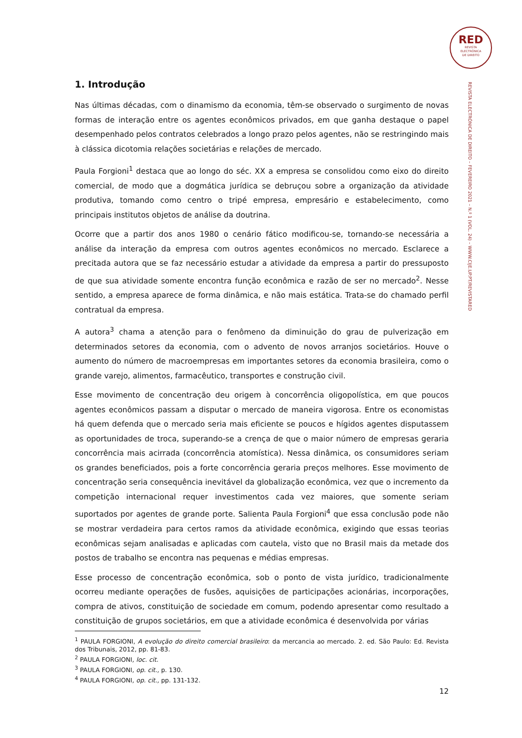RED
REVISTA
ELECTRÓNICA
DE DIREITO
REVISTA ELECTRÓNICA DE DIREITO – FEVEREIRO 2021 – N.º 1 (VOL. 24) – WWW.CIJE.UP.PT/REVISTARED
1. Introdução
Nas últimas décadas, com o dinamismo da economia, têm-se observado o surgimento de novas formas de interação entre os agentes econômicos privados, em que ganha destaque o papel desempenhado pelos contratos celebrados a longo prazo pelos agentes, não se restringindo mais à clássica dicotomia relações societárias e relações de mercado.
Paula Forgioni<sup>1</sup> destaca que ao longo do séc. XX a empresa se consolidou como eixo do direito comercial, de modo que a dogmática jurídica se debruçou sobre a organização da atividade produtiva, tomando como centro o tripé empresa, empresário e estabelecimento, como principais institutos objetos de análise da doutrina.
Ocorre que a partir dos anos 1980 o cenário fático modificou-se, tornando-se necessária a análise da interação da empresa com outros agentes econômicos no mercado. Esclarece a precitada autora que se faz necessário estudar a atividade da empresa a partir do pressuposto de que sua atividade somente encontra função econômica e razão de ser no mercado<sup>2</sup>. Nesse sentido, a empresa aparece de forma dinâmica, e não mais estática. Trata-se do chamado perfil contratual da empresa.
A autora<sup>3</sup> chama a atenção para o fenômeno da diminuição do grau de pulverização em determinados setores da economia, com o advento de novos arranjos societários. Houve o aumento do número de macroempresas em importantes setores da economia brasileira, como o grande varejo, alimentos, farmacêutico, transportes e construção civil.
Esse movimento de concentração deu origem à concorrência oligopolística, em que poucos agentes econômicos passam a disputar o mercado de maneira vigorosa. Entre os economistas há quem defenda que o mercado seria mais eficiente se poucos e hígidos agentes disputassem as oportunidades de troca, superando-se a crença de que o maior número de empresas geraria concorrência mais acirrada (concorrência atomística). Nessa dinâmica, os consumidores seriam os grandes beneficiados, pois a forte concorrência geraria preços melhores. Esse movimento de concentração seria consequência inevitável da globalização econômica, vez que o incremento da competição internacional requer investimentos cada vez maiores, que somente seriam suportados por agentes de grande porte. Salienta Paula Forgioni<sup>4</sup> que essa conclusão pode não se mostrar verdadeira para certos ramos da atividade econômica, exigindo que essas teorias econômicas sejam analisadas e aplicadas com cautela, visto que no Brasil mais da metade dos postos de trabalho se encontra nas pequenas e médias empresas.
Esse processo de concentração econômica, sob o ponto de vista jurídico, tradicionalmente ocorreu mediante operações de fusões, aquisições de participações acionárias, incorporações, compra de ativos, constituição de sociedade em comum, podendo apresentar como resultado a constituição de grupos societários, em que a atividade econômica é desenvolvida por várias
<sup>1</sup> PAULA FORGIONI, A evolução do direito comercial brasileiro: da mercancia ao mercado. 2. ed. São Paulo: Ed. Revista dos Tribunais, 2012, pp. 81-83.
<sup>2</sup> PAULA FORGIONI, loc. cit.
<sup>3</sup> PAULA FORGIONI, op. cit., p. 130.
<sup>4</sup> PAULA FORGIONI, op. cit., pp. 131-132.
12